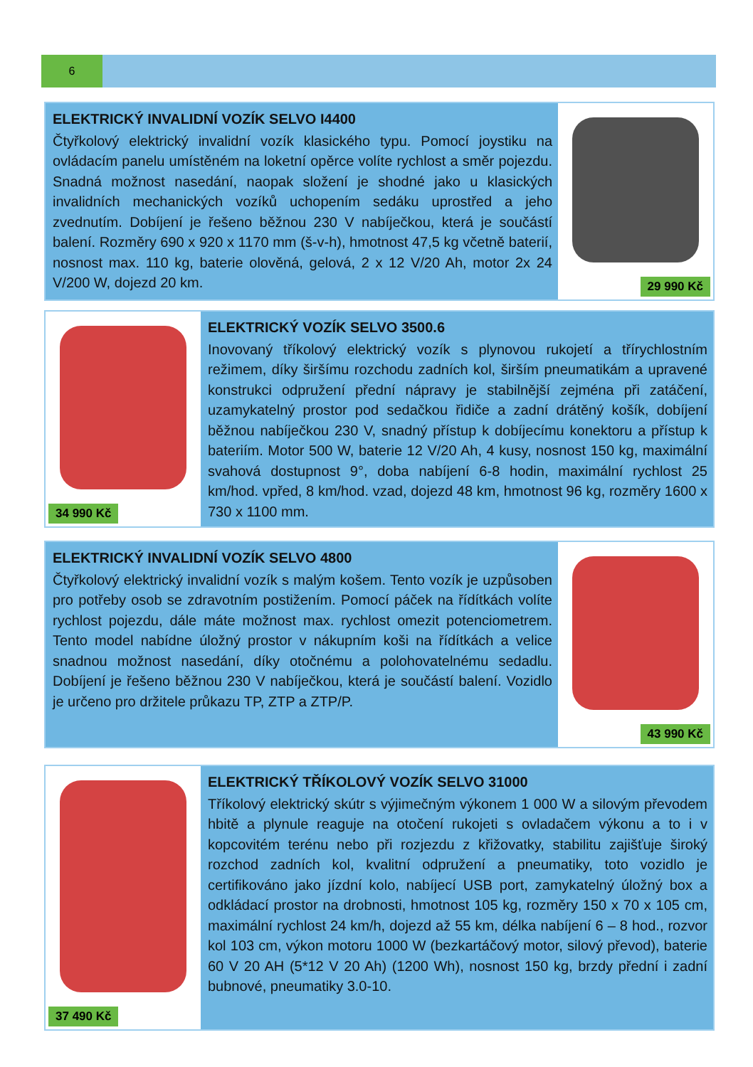6
ELEKTRICKÝ INVALIDNÍ VOZÍK SELVO I4400
Čtyřkolový elektrický invalidní vozík klasického typu. Pomocí joystiku na ovládacím panelu umístěném na loketní opěrce volíte rychlost a směr pojezdu. Snadná možnost nasedání, naopak složení je shodné jako u klasických invalidních mechanických vozíků uchopením sedáku uprostřed a jeho zvednutím. Dobíjení je řešeno běžnou 230 V nabíječkou, která je součástí balení. Rozměry 690 x 920 x 1170 mm (š-v-h), hmotnost 47,5 kg včetně baterií, nosnost max. 110 kg, baterie olověná, gelová, 2 x 12 V/20 Ah, motor 2x 24 V/200 W, dojezd 20 km.
29 990 Kč
34 990 Kč
ELEKTRICKÝ VOZÍK SELVO 3500.6
Inovovaný tříkolový elektrický vozík s plynovou rukojetí a třírychlostním režimem, díky širšímu rozchodu zadních kol, širším pneumatikám a upravené konstrukci odpružení přední nápravy je stabilnější zejména při zatáčení, uzamykatelný prostor pod sedačkou řidiče a zadní drátěný košík, dobíjení běžnou nabíječkou 230 V, snadný přístup k dobíjecímu konektoru a přístup k bateriím. Motor 500 W, baterie 12 V/20 Ah, 4 kusy, nosnost 150 kg, maximální svahová dostupnost 9°, doba nabíjení 6-8 hodin, maximální rychlost 25 km/hod. vpřed, 8 km/hod. vzad, dojezd 48 km, hmotnost 96 kg, rozměry 1600 x 730 x 1100 mm.
ELEKTRICKÝ INVALIDNÍ VOZÍK SELVO 4800
Čtyřkolový elektrický invalidní vozík s malým košem. Tento vozík je uzpůsoben pro potřeby osob se zdravotním postižením. Pomocí páček na řídítkách volíte rychlost pojezdu, dále máte možnost max. rychlost omezit potenciometrem. Tento model nabídne úložný prostor v nákupním koši na řídítkách a velice snadnou možnost nasedání, díky otočnému a polohovatelnému sedadlu. Dobíjení je řešeno běžnou 230 V nabíječkou, která je součástí balení. Vozidlo je určeno pro držitele průkazu TP, ZTP a ZTP/P.
43 990 Kč
37 490 Kč
ELEKTRICKÝ TŘÍKOLOVÝ VOZÍK SELVO 31000
Tříkolový elektrický skútr s výjimečným výkonem 1 000 W a silovým převodem hbitě a plynule reaguje na otočení rukojeti s ovladačem výkonu a to i v kopcovitém terénu nebo při rozjezdu z křižovatky, stabilitu zajišťuje široký rozchod zadních kol, kvalitní odpružení a pneumatiky, toto vozidlo je certifikováno jako jízdní kolo, nabíjecí USB port, zamykatelný úložný box a odkládací prostor na drobnosti, hmotnost 105 kg, rozměry 150 x 70 x 105 cm, maximální rychlost 24 km/h, dojezd až 55 km, délka nabíjení 6 – 8 hod., rozvor kol 103 cm, výkon motoru 1000 W (bezkartáčový motor, silový převod), baterie 60 V 20 AH (5*12 V 20 Ah) (1200 Wh), nosnost 150 kg, brzdy přední i zadní bubnové, pneumatiky 3.0-10.